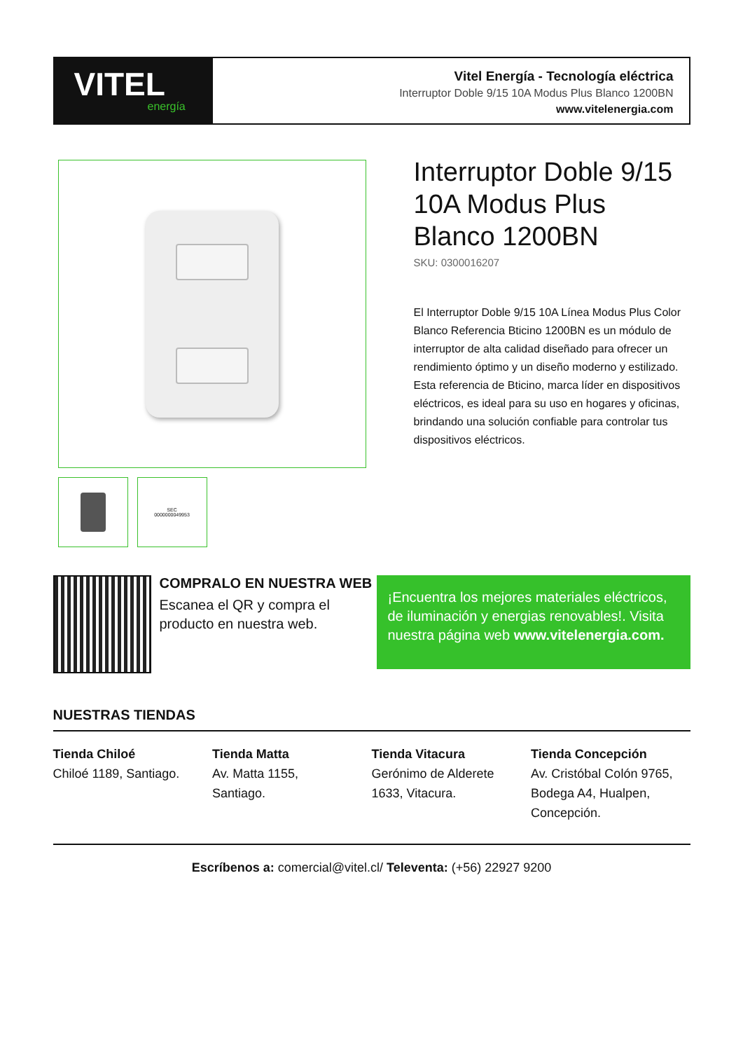VITEL
energía
Vitel Energía - Tecnología eléctrica
Interruptor Doble 9/15 10A Modus Plus Blanco 1200BN
www.vitelenergia.com
SEC
0000000049953
Interruptor Doble 9/15 10A Modus Plus Blanco 1200BN
SKU: 0300016207
El Interruptor Doble 9/15 10A Línea Modus Plus Color Blanco Referencia Bticino 1200BN es un módulo de interruptor de alta calidad diseñado para ofrecer un rendimiento óptimo y un diseño moderno y estilizado. Esta referencia de Bticino, marca líder en dispositivos eléctricos, es ideal para su uso en hogares y oficinas, brindando una solución confiable para controlar tus dispositivos eléctricos.
COMPRALO EN NUESTRA WEB
Escanea el QR y compra el producto en nuestra web.
¡Encuentra los mejores materiales eléctricos, de iluminación y energias renovables!. Visita nuestra página web www.vitelenergia.com.
NUESTRAS TIENDAS
Tienda Chiloé
Chiloé 1189, Santiago.
Tienda Matta
Av. Matta 1155,
Santiago.
Tienda Vitacura
Gerónimo de Alderete
1633, Vitacura.
Tienda Concepción
Av. Cristóbal Colón 9765,
Bodega A4, Hualpen,
Concepción.
Escríbenos a: comercial@vitel.cl/ Televenta: (+56) 22927 9200